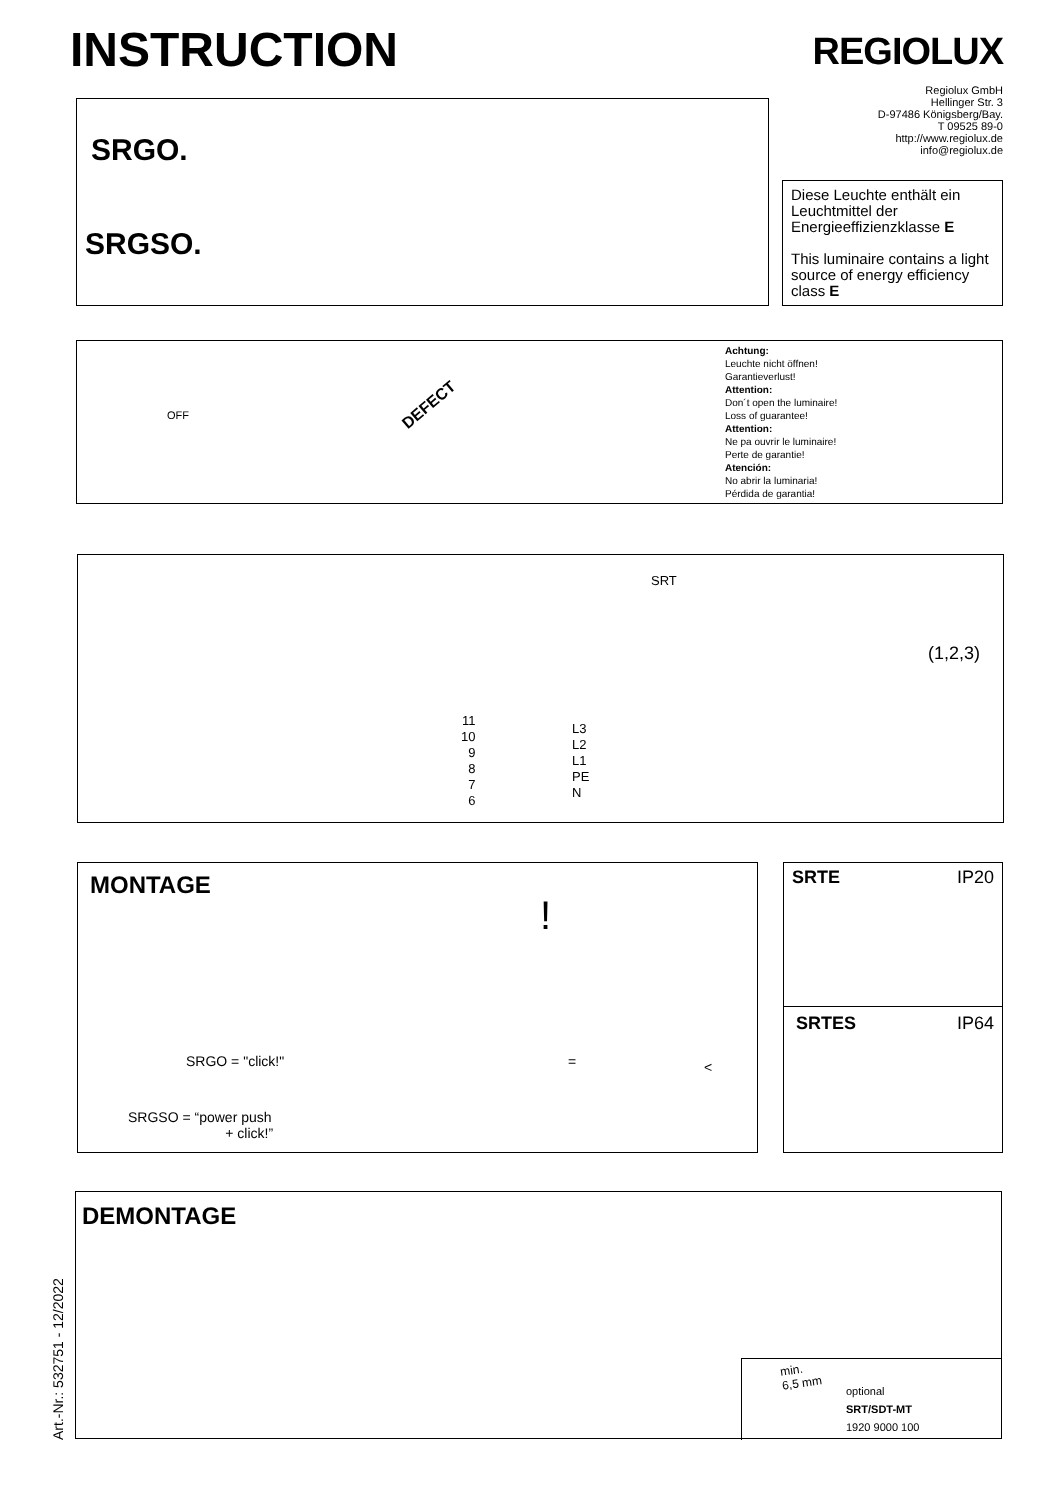INSTRUCTION REGIOLUX
Regiolux GmbH
Hellinger Str. 3
D-97486 Königsberg/Bay.
T 09525 89-0
http://www.regiolux.de
info@regiolux.de
SRGO.
SRGSO.
Diese Leuchte enthält ein Leuchtmittel der Energieeffizienzklasse E
This luminaire contains a light source of energy efficiency class E
DEFECT
OFF
Achtung:
Leuchte nicht öffnen!
Garantieverlust!
Attention:
Don´t open the luminaire!
Loss of guarantee!
Attention:
Ne pa ouvrir le luminaire!
Perte de garantie!
Atención:
No abrir la luminaria!
Pérdida de garantia!
SRT
11
10
9
8
7
6
L3
L2
L1
PE
N
(1,2,3)
MONTAGE
SRGO = "click!"
SRGSO = “power push
+ click!”
!
= <
SRTE IP20
SRTES IP64
DEMONTAGE
min.
6,5 mm
optional
SRT/SDT-MT
1920 9000 100
Art.-Nr.: 532751 - 12/2022